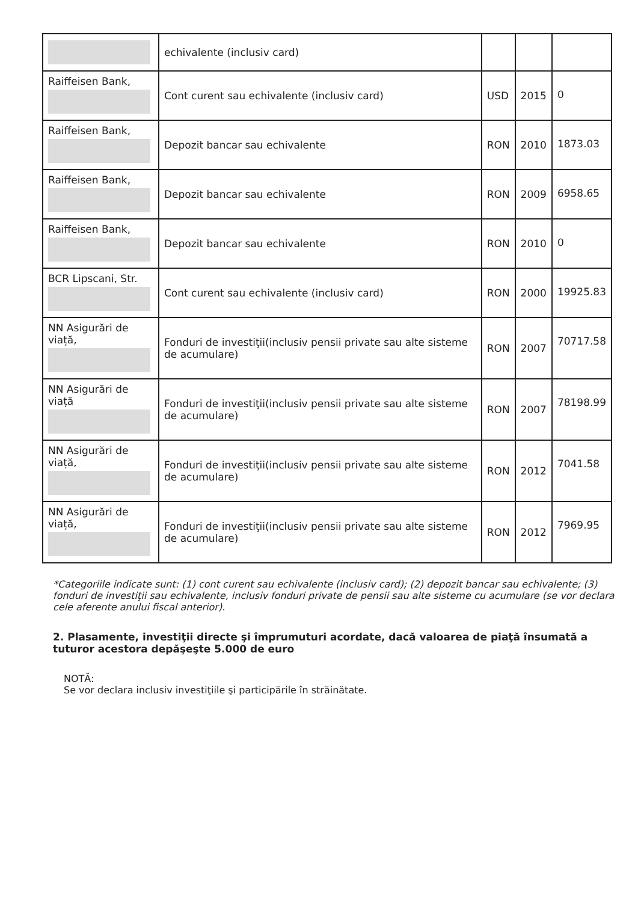| | echivalente (inclusiv card) | | | |
| Raiffeisen Bank, | Cont curent sau echivalente (inclusiv card) | USD | 2015 | 0 |
| Raiffeisen Bank, | Depozit bancar sau echivalente | RON | 2010 | 1873.03 |
| Raiffeisen Bank, | Depozit bancar sau echivalente | RON | 2009 | 6958.65 |
| Raiffeisen Bank, | Depozit bancar sau echivalente | RON | 2010 | 0 |
| BCR Lipscani, Str. | Cont curent sau echivalente (inclusiv card) | RON | 2000 | 19925.83 |
| NN Asigurări de viață, | Fonduri de investiţii(inclusiv pensii private sau alte sisteme de acumulare) | RON | 2007 | 70717.58 |
| NN Asigurări de viață | Fonduri de investiţii(inclusiv pensii private sau alte sisteme de acumulare) | RON | 2007 | 78198.99 |
| NN Asigurări de viață, | Fonduri de investiţii(inclusiv pensii private sau alte sisteme de acumulare) | RON | 2012 | 7041.58 |
| NN Asigurări de viață, | Fonduri de investiţii(inclusiv pensii private sau alte sisteme de acumulare) | RON | 2012 | 7969.95 |
*Categoriile indicate sunt: (1) cont curent sau echivalente (inclusiv card); (2) depozit bancar sau echivalente; (3) fonduri de investiţii sau echivalente, inclusiv fonduri private de pensii sau alte sisteme cu acumulare (se vor declara cele aferente anului fiscal anterior).
2. Plasamente, investiţii directe şi împrumuturi acordate, dacă valoarea de piaţă însumată a tuturor acestora depăşeşte 5.000 de euro
NOTĂ:
Se vor declara inclusiv investiţiile şi participările în străinătate.